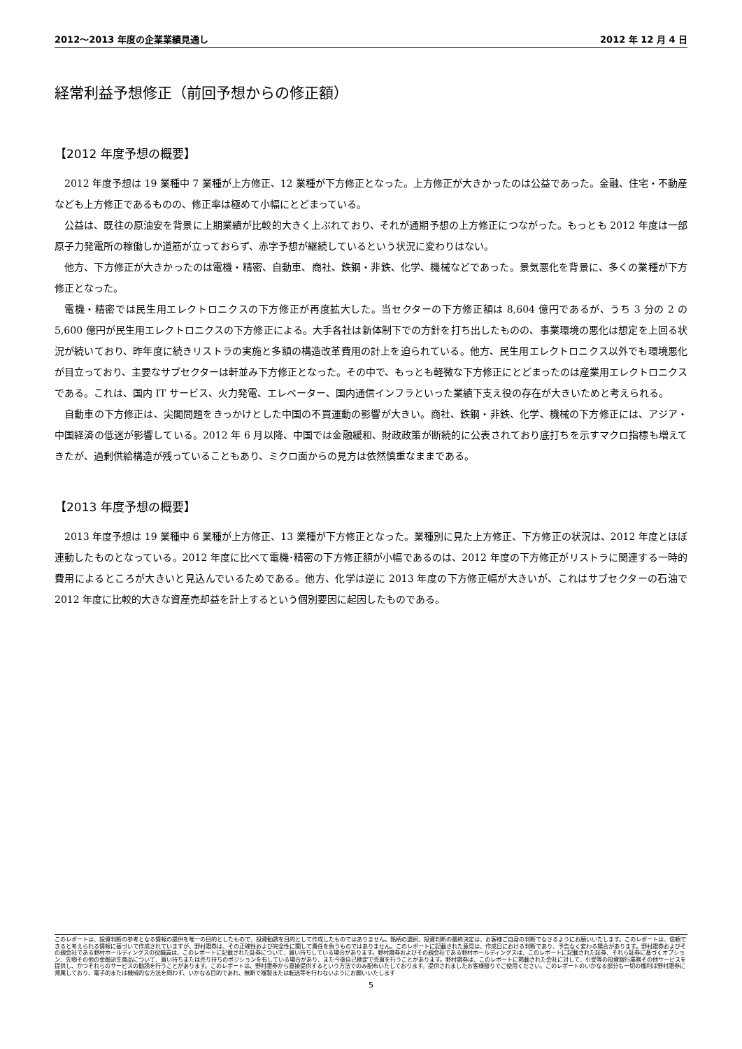2012〜2013 年度の企業業績見通し 2012 年 12 月 4 日
経常利益予想修正（前回予想からの修正額）
【2012 年度予想の概要】
2012 年度予想は 19 業種中 7 業種が上方修正、12 業種が下方修正となった。上方修正が大きかったのは公益であった。金融、住宅・不動産なども上方修正であるものの、修正率は極めて小幅にとどまっている。
公益は、既往の原油安を背景に上期業績が比較的大きく上ぶれており、それが通期予想の上方修正につながった。もっとも 2012 年度は一部原子力発電所の稼働しか道筋が立っておらず、赤字予想が継続しているという状況に変わりはない。
他方、下方修正が大きかったのは電機・精密、自動車、商社、鉄鋼・非鉄、化学、機械などであった。景気悪化を背景に、多くの業種が下方修正となった。
電機・精密では民生用エレクトロニクスの下方修正が再度拡大した。当セクターの下方修正額は 8,604 億円であるが、うち 3 分の 2 の 5,600 億円が民生用エレクトロニクスの下方修正による。大手各社は新体制下での方針を打ち出したものの、事業環境の悪化は想定を上回る状況が続いており、昨年度に続きリストラの実施と多額の構造改革費用の計上を迫られている。他方、民生用エレクトロニクス以外でも環境悪化が目立っており、主要なサブセクターは軒並み下方修正となった。その中で、もっとも軽微な下方修正にとどまったのは産業用エレクトロニクスである。これは、国内 IT サービス、火力発電、エレベーター、国内通信インフラといった業績下支え役の存在が大きいためと考えられる。
自動車の下方修正は、尖閣問題をきっかけとした中国の不買運動の影響が大きい。商社、鉄鋼・非鉄、化学、機械の下方修正には、アジア・中国経済の低迷が影響している。2012 年 6 月以降、中国では金融緩和、財政政策が断続的に公表されており底打ちを示すマクロ指標も増えてきたが、過剰供給構造が残っていることもあり、ミクロ面からの見方は依然慎重なままである。
【2013 年度予想の概要】
2013 年度予想は 19 業種中 6 業種が上方修正、13 業種が下方修正となった。業種別に見た上方修正、下方修正の状況は、2012 年度とほぼ連動したものとなっている。2012 年度に比べて電機･精密の下方修正額が小幅であるのは、2012 年度の下方修正がリストラに関連する一時的費用によるところが大きいと見込んでいるためである。他方、化学は逆に 2013 年度の下方修正幅が大きいが、これはサブセクターの石油で 2012 年度に比較的大きな資産売却益を計上するという個別要因に起因したものである。
このレポートは、投資判断の参考となる情報の提供を唯一の目的としたもので、投資勧誘を目的として作成したものではありません。銘柄の選択、投資判断の最終決定は、お客様ご自身の判断でなさるようにお願いいたします。このレポートは、信頼できると考えられる情報に基づいて作成されていますが、野村證券は、その正確性および完全性に関して責任を負うものではありません。このレポートに記載された意見は、作成日における判断であり、予告なく変わる場合があります。野村證券およびその親会社である野村ホールディングスの役職員は、このレポートに記載された証券について、買い持ちしている場合があります。野村證券およびその親会社である野村ホールディングスは、このレポートに記載された証券、それら証券に基づくオプション、先物その他の金融派生商品について、買い持ちまたは売り持ちのポジションを有している場合があり、また今後自己勘定で売買を行うことがあります。野村證券は、このレポートに掲載された会社に対して、引受等の投資銀行業務その他サービスを提供し、かつそれらのサービスの勧誘を行うことがあります。このレポートは、野村證券から直接提供するという方法でのみ配布いたしております。提供されましたお客様限りでご使用ください。このレポートのいかなる部分も一切の権利は野村證券に帰属しており、電子的または機械的な方法を問わず、いかなる目的であれ、無断で複製または転送等を行わないようにお願いいたします
5